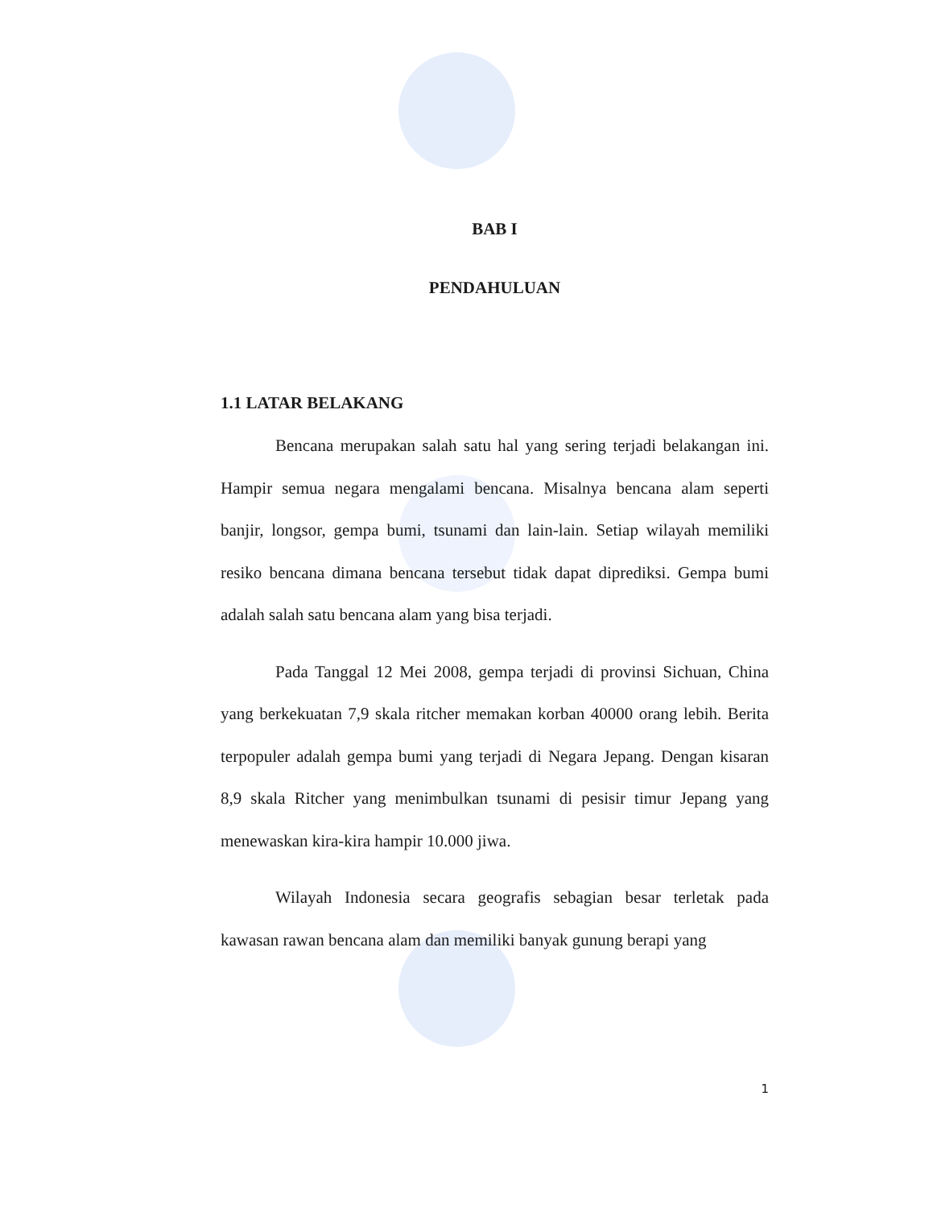BAB I
PENDAHULUAN
1.1 LATAR BELAKANG
Bencana merupakan salah satu hal yang sering terjadi belakangan ini. Hampir semua negara mengalami bencana. Misalnya bencana alam seperti banjir, longsor, gempa bumi, tsunami dan lain-lain. Setiap wilayah memiliki resiko bencana dimana bencana tersebut tidak dapat diprediksi. Gempa bumi adalah salah satu bencana alam yang bisa terjadi.
Pada Tanggal 12 Mei 2008, gempa terjadi di provinsi Sichuan, China yang berkekuatan 7,9 skala ritcher memakan korban 40000 orang lebih. Berita terpopuler adalah gempa bumi yang terjadi di Negara Jepang. Dengan kisaran 8,9 skala Ritcher yang menimbulkan tsunami di pesisir timur Jepang yang menewaskan kira-kira hampir 10.000 jiwa.
Wilayah Indonesia secara geografis sebagian besar terletak pada kawasan rawan bencana alam dan memiliki banyak gunung berapi yang
1